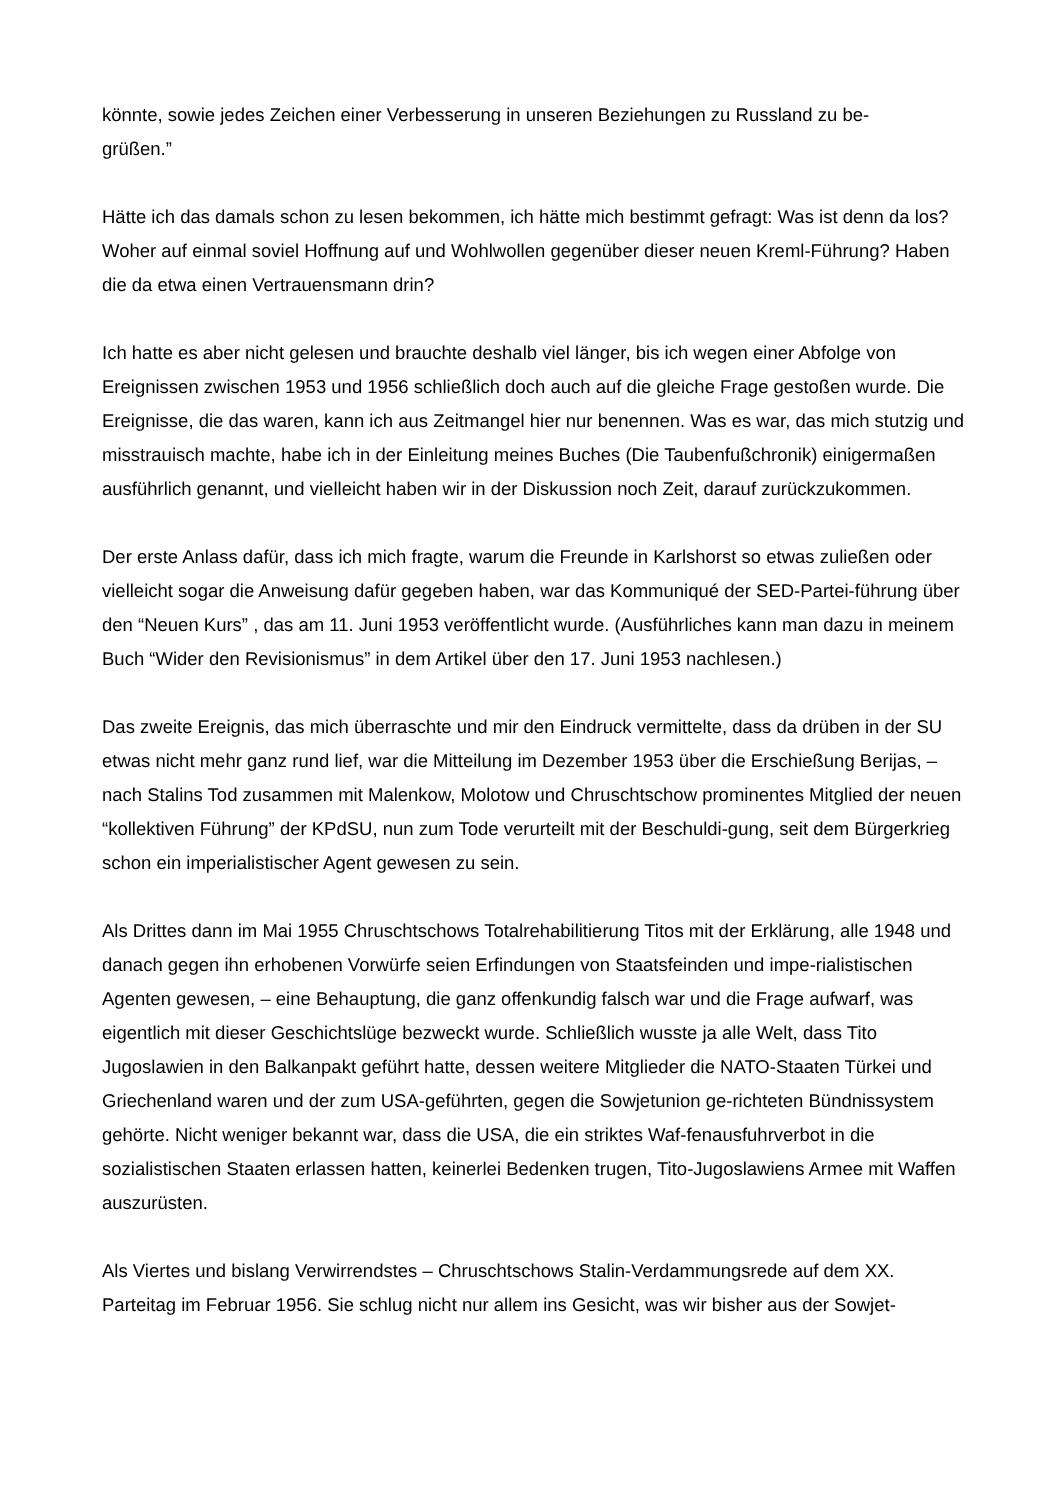könnte, sowie jedes Zeichen einer Verbesserung in unseren Beziehungen zu Russland zu be-
grüßen.”
Hätte ich das damals schon zu lesen bekommen, ich hätte mich bestimmt gefragt: Was ist denn da los? Woher auf einmal soviel Hoffnung auf und Wohlwollen gegenüber dieser neuen Kreml-Führung? Haben die da etwa einen Vertrauensmann drin?
Ich hatte es aber nicht gelesen und brauchte deshalb viel länger, bis ich wegen einer Abfolge von Ereignissen zwischen 1953 und 1956 schließlich doch auch auf die gleiche Frage gestoßen wurde. Die Ereignisse, die das waren, kann ich aus Zeitmangel hier nur benennen. Was es war, das mich stutzig und misstrauisch machte, habe ich in der Einleitung meines Buches (Die Taubenfußchronik) einigermaßen ausführlich genannt, und vielleicht haben wir in der Diskussion noch Zeit, darauf zurückzukommen.
Der erste Anlass dafür, dass ich mich fragte, warum die Freunde in Karlshorst so etwas zuließen oder vielleicht sogar die Anweisung dafür gegeben haben, war das Kommuniqué der SED-Partei-führung über den “Neuen Kurs” , das am 11. Juni 1953 veröffentlicht wurde. (Ausführliches kann man dazu in meinem Buch “Wider den Revisionismus” in dem Artikel über den 17. Juni 1953 nachlesen.)
Das zweite Ereignis, das mich überraschte und mir den Eindruck vermittelte, dass da drüben in der SU etwas nicht mehr ganz rund lief, war die Mitteilung im Dezember 1953 über die Erschießung Berijas, – nach Stalins Tod zusammen mit Malenkow, Molotow und Chruschtschow prominentes Mitglied der neuen “kollektiven Führung” der KPdSU, nun zum Tode verurteilt mit der Beschuldi-gung, seit dem Bürgerkrieg schon ein imperialistischer Agent gewesen zu sein.
Als Drittes dann im Mai 1955 Chruschtschows Totalrehabilitierung Titos mit der Erklärung, alle 1948 und danach gegen ihn erhobenen Vorwürfe seien Erfindungen von Staatsfeinden und impe-rialistischen Agenten gewesen, – eine Behauptung, die ganz offenkundig falsch war und die Frage aufwarf, was eigentlich mit dieser Geschichtslüge bezweckt wurde. Schließlich wusste ja alle Welt, dass Tito Jugoslawien in den Balkanpakt geführt hatte, dessen weitere Mitglieder die NATO-Staaten Türkei und Griechenland waren und der zum USA-geführten, gegen die Sowjetunion ge-richteten Bündnissystem gehörte. Nicht weniger bekannt war, dass die USA, die ein striktes Waf-fenausfuhrverbot in die sozialistischen Staaten erlassen hatten, keinerlei Bedenken trugen, Tito-Jugoslawiens Armee mit Waffen auszurüsten.
Als Viertes und bislang Verwirrendstes – Chruschtschows Stalin-Verdammungsrede auf dem XX. Parteitag im Februar 1956. Sie schlug nicht nur allem ins Gesicht, was wir bisher aus der Sowjet-